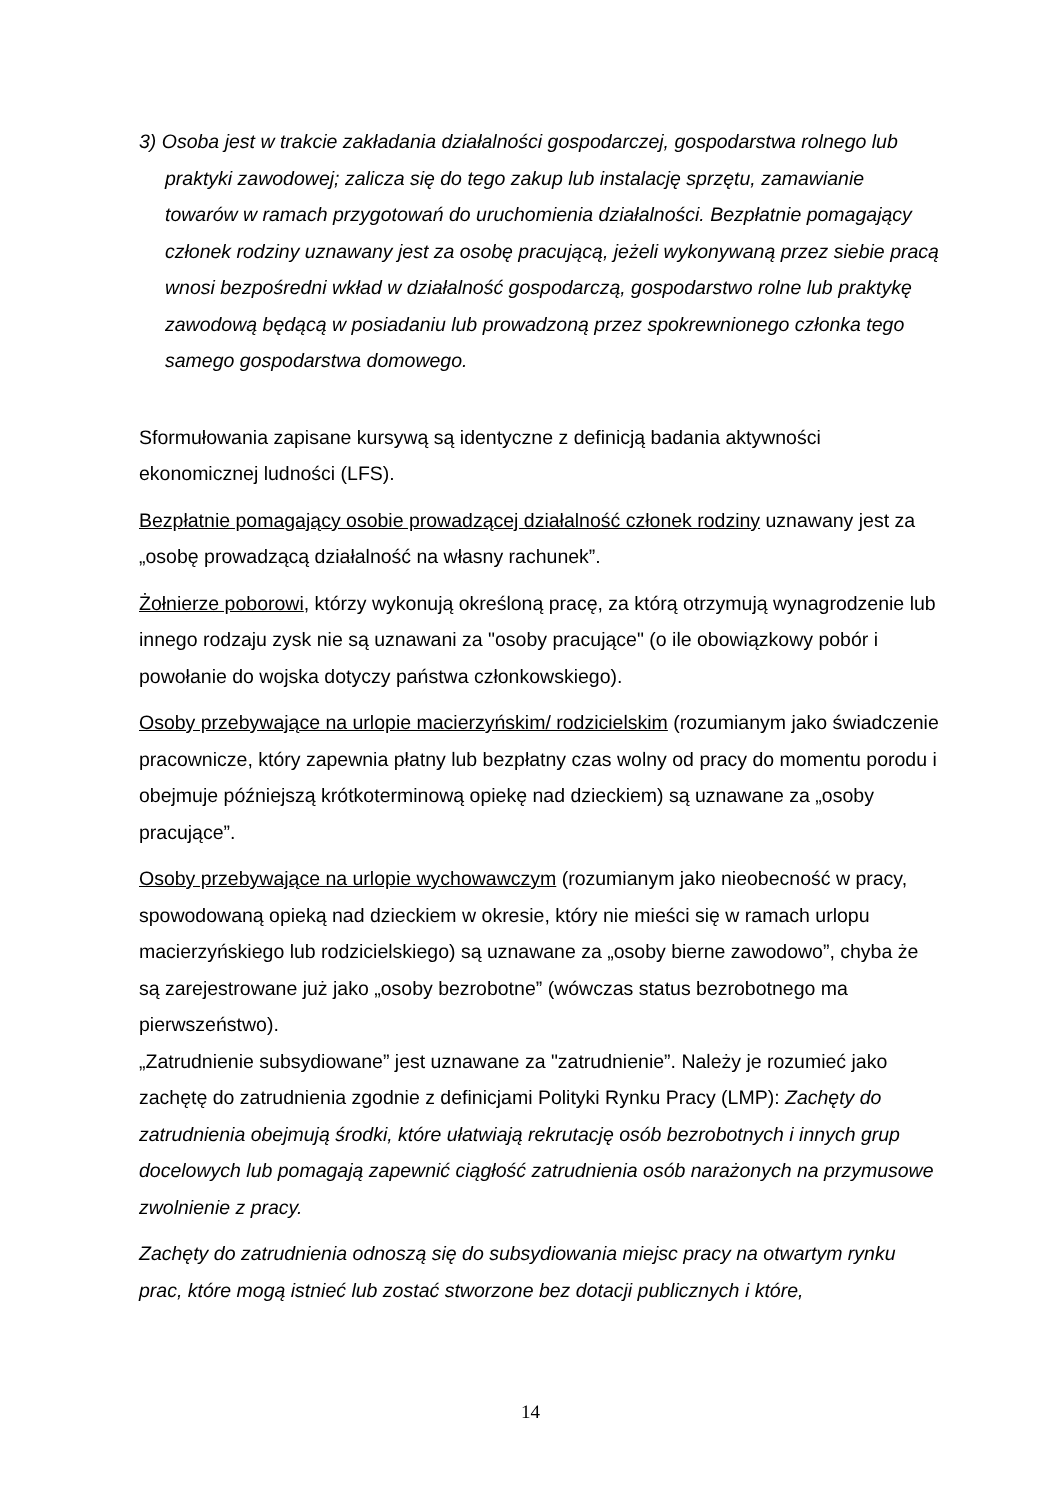3) Osoba jest w trakcie zakładania działalności gospodarczej, gospodarstwa rolnego lub praktyki zawodowej; zalicza się do tego zakup lub instalację sprzętu, zamawianie towarów w ramach przygotowań do uruchomienia działalności. Bezpłatnie pomagający członek rodziny uznawany jest za osobę pracującą, jeżeli wykonywaną przez siebie pracą wnosi bezpośredni wkład w działalność gospodarczą, gospodarstwo rolne lub praktykę zawodową będącą w posiadaniu lub prowadzoną przez spokrewnionego członka tego samego gospodarstwa domowego.
Sformułowania zapisane kursywą są identyczne z definicją badania aktywności ekonomicznej ludności (LFS).
Bezpłatnie pomagający osobie prowadzącej działalność członek rodziny uznawany jest za „osobę prowadzącą działalność na własny rachunek”.
Żołnierze poborowi, którzy wykonują określoną pracę, za którą otrzymują wynagrodzenie lub innego rodzaju zysk nie są uznawani za "osoby pracujące" (o ile obowiązkowy pobór i powołanie do wojska dotyczy państwa członkowskiego).
Osoby przebywające na urlopie macierzyńskim/ rodzicielskim (rozumianym jako świadczenie pracownicze, który zapewnia płatny lub bezpłatny czas wolny od pracy do momentu porodu i obejmuje późniejszą krótkoterminową opiekę nad dzieckiem) są uznawane za „osoby pracujące”.
Osoby przebywające na urlopie wychowawczym (rozumianym jako nieobecność w pracy, spowodowaną opieką nad dzieckiem w okresie, który nie mieści się w ramach urlopu macierzyńskiego lub rodzicielskiego) są uznawane za „osoby bierne zawodowo”, chyba że są zarejestrowane już jako „osoby bezrobotne” (wówczas status bezrobotnego ma pierwszeństwo).
„Zatrudnienie subsydiowane” jest uznawane za "zatrudnienie”. Należy je rozumieć jako zachętę do zatrudnienia zgodnie z definicjami Polityki Rynku Pracy (LMP): Zachęty do zatrudnienia obejmują środki, które ułatwiają rekrutację osób bezrobotnych i innych grup docelowych lub pomagają zapewnić ciągłość zatrudnienia osób narażonych na przymusowe zwolnienie z pracy.
Zachęty do zatrudnienia odnoszą się do subsydiowania miejsc pracy na otwartym rynku prac, które mogą istnieć lub zostać stworzone bez dotacji publicznych i które,
14